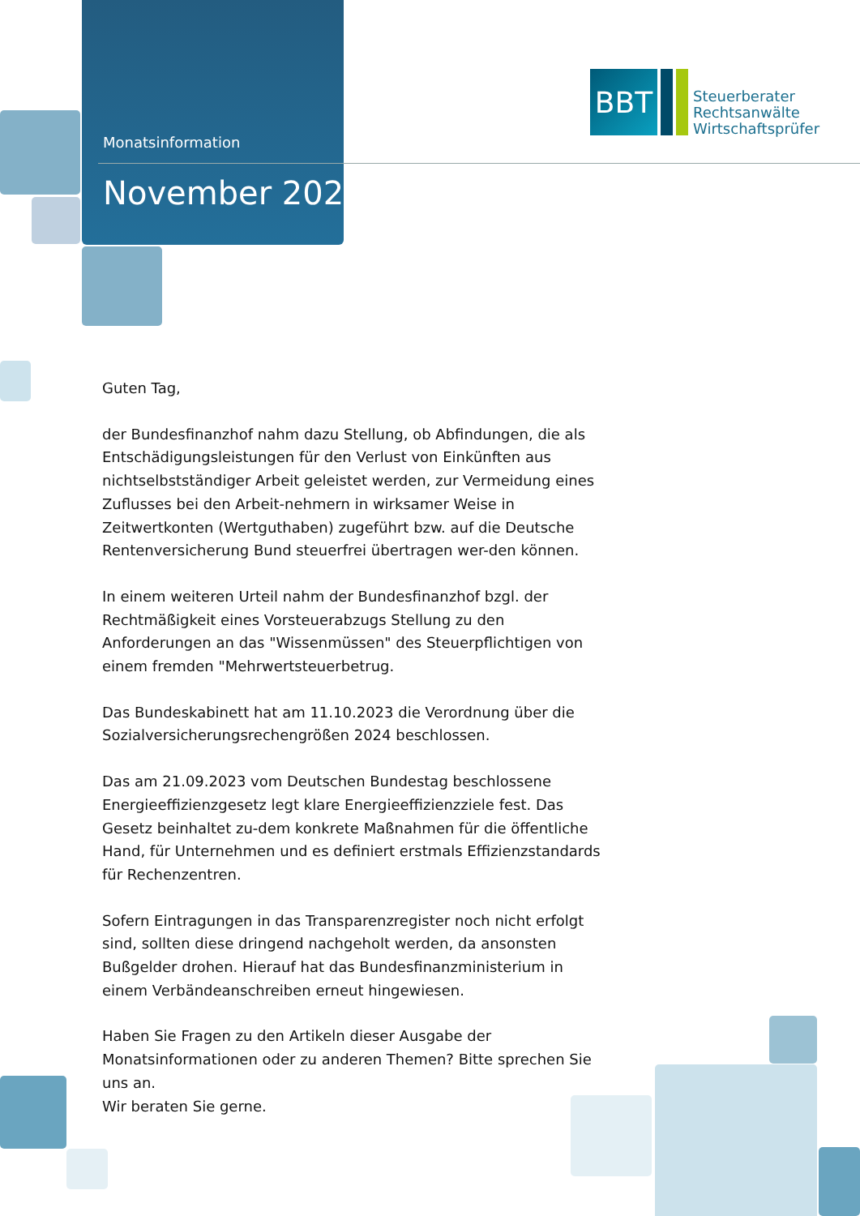Monatsinformation
November 2023
BBT
Steuerberater
Rechtsanwälte
Wirtschaftsprüfer
Guten Tag,
der Bundesfinanzhof nahm dazu Stellung, ob Abfindungen, die als Entschädigungsleistungen für den Verlust von Einkünften aus nichtselbstständiger Arbeit geleistet werden, zur Vermeidung eines Zuflusses bei den Arbeit-nehmern in wirksamer Weise in Zeitwertkonten (Wertguthaben) zugeführt bzw. auf die Deutsche Rentenversicherung Bund steuerfrei übertragen wer-den können.
In einem weiteren Urteil nahm der Bundesfinanzhof bzgl. der Rechtmäßigkeit eines Vorsteuerabzugs Stellung zu den Anforderungen an das "Wissenmüssen" des Steuerpflichtigen von einem fremden "Mehrwertsteuerbetrug.
Das Bundeskabinett hat am 11.10.2023 die Verordnung über die Sozialversicherungsrechengrößen 2024 beschlossen.
Das am 21.09.2023 vom Deutschen Bundestag beschlossene Energieeffizienzgesetz legt klare Energieeffizienzziele fest. Das Gesetz beinhaltet zu-dem konkrete Maßnahmen für die öffentliche Hand, für Unternehmen und es definiert erstmals Effizienzstandards für Rechenzentren.
Sofern Eintragungen in das Transparenzregister noch nicht erfolgt sind, sollten diese dringend nachgeholt werden, da ansonsten Bußgelder drohen. Hierauf hat das Bundesfinanzministerium in einem Verbändeanschreiben erneut hingewiesen.
Haben Sie Fragen zu den Artikeln dieser Ausgabe der Monatsinformationen oder zu anderen Themen? Bitte sprechen Sie uns an.
Wir beraten Sie gerne.